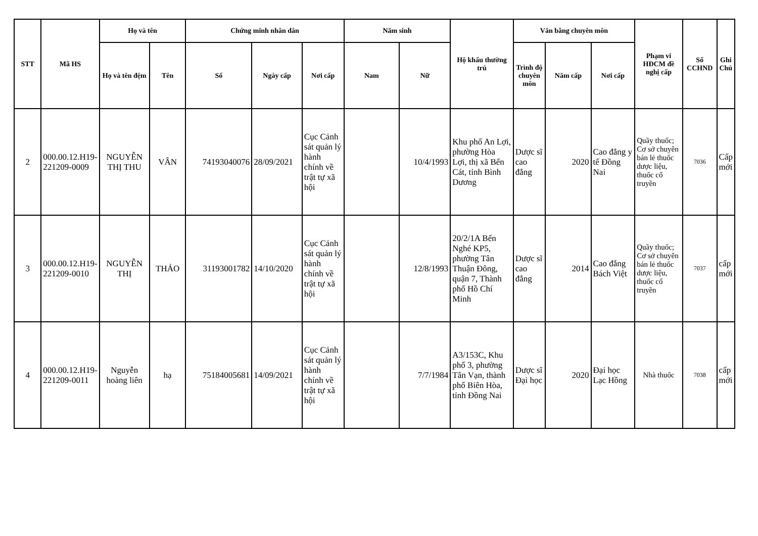| STT | Mã HS | Họ và tên | | Chứng minh nhân dân | | | Năm sinh | | Hộ khẩu thường trú | Văn bằng chuyên môn | | | Phạm vi HĐCM đề nghị cấp | Số CCHND | Ghi Chú |
| --- | --- | --- | --- | --- | --- | --- | --- | --- | --- | --- | --- | --- | --- | --- | --- |
| | | Họ và tên đệm | Tên | Số | Ngày cấp | Nơi cấp | Nam | Nữ | | Trình độ chuyên môn | Năm cấp | Nơi cấp | | | |
| 2 | 000.00.12.H19-221209-0009 | NGUYỄN THỊ THU | VÂN | 74193040076 | 28/09/2021 | Cục Cảnh sát quản lý hành chính về trật tự xã hội | | 10/4/1993 | Khu phố An Lợi, phường Hòa Lợi, thị xã Bến Cát, tỉnh Bình Dương | Dược sĩ cao đẳng | 2020 | Cao đẳng y tế Đồng Nai | Quầy thuốc; Cơ sở chuyên bán lẻ thuốc dược liệu, thuốc cổ truyền | 7036 | Cấp mới |
| 3 | 000.00.12.H19-221209-0010 | NGUYỄN THỊ | THẢO | 31193001782 | 14/10/2020 | Cục Cảnh sát quản lý hành chính về trật tự xã hội | | 12/8/1993 | 20/2/1A Bến Nghé KP5, phường Tân Thuận Đông, quận 7, Thành phố Hồ Chí Minh | Dược sĩ cao đẳng | 2014 | Cao đẳng Bách Việt | Quầy thuốc; Cơ sở chuyên bán lẻ thuốc dược liệu, thuốc cổ truyền | 7037 | cấp mới |
| 4 | 000.00.12.H19-221209-0011 | Nguyễn hoàng liên | hạ | 75184005681 | 14/09/2021 | Cục Cảnh sát quản lý hành chính về trật tự xã hội | | 7/7/1984 | A3/153C, Khu phố 3, phường Tân Vạn, thành phố Biên Hòa, tỉnh Đồng Nai | Dược sĩ Đại học | 2020 | Đại học Lạc Hồng | Nhà thuốc | 7038 | cấp mới |